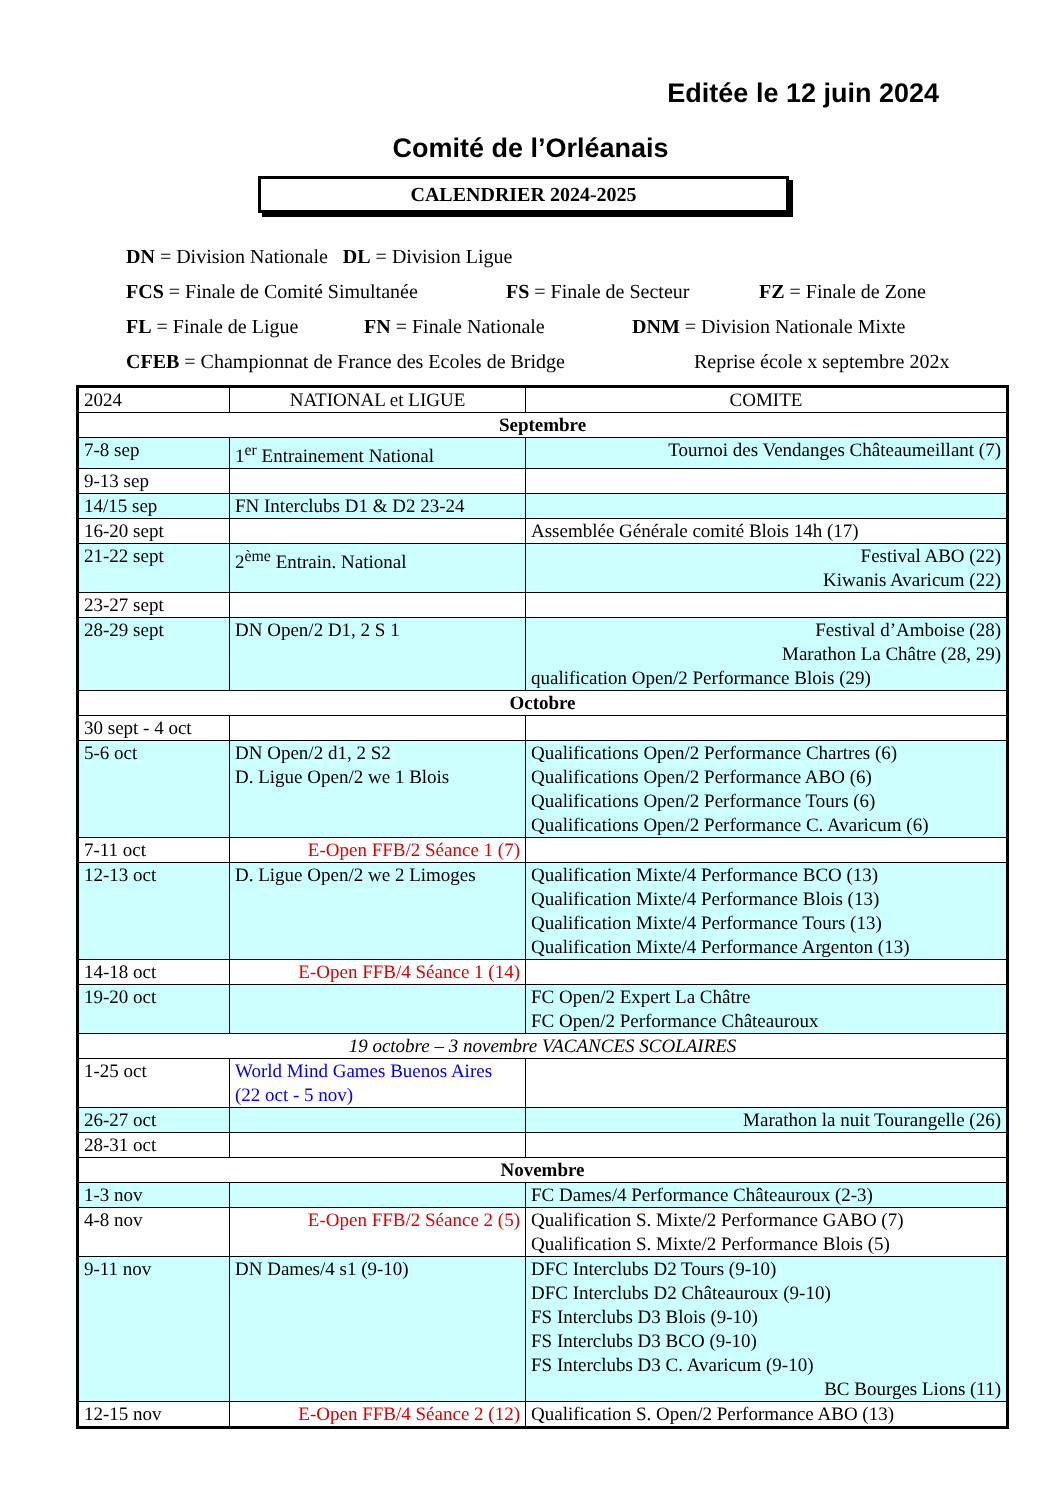Editée le 12 juin 2024
Comité de l’Orléanais
CALENDRIER 2024-2025
DN = Division Nationale DL = Division Ligue
FCS = Finale de Comité Simultanée FS = Finale de Secteur FZ = Finale de Zone
FL = Finale de Ligue FN = Finale Nationale DNM = Division Nationale Mixte
CFEB = Championnat de France des Ecoles de Bridge Reprise école x septembre 202x
| 2024 | NATIONAL et LIGUE | COMITE |
| Septembre | | |
| 7-8 sep | 1<sup>er</sup> Entrainement National | Tournoi des Vendanges Châteaumeillant (7) |
| 9-13 sep | | |
| 14/15 sep | FN Interclubs D1 & D2 23-24 | |
| 16-20 sept | | Assemblée Générale comité Blois 14h (17) |
| 21-22 sept | 2<sup>ème</sup> Entrain. National | Festival ABO (22) Kiwanis Avaricum (22) |
| 23-27 sept | | |
| 28-29 sept | DN Open/2 D1, 2 S 1 | Festival d’Amboise (28) Marathon La Châtre (28, 29) qualification Open/2 Performance Blois (29) |
| Octobre | | |
| 30 sept - 4 oct | | |
| 5-6 oct | DN Open/2 d1, 2 S2 D. Ligue Open/2 we 1 Blois | Qualifications Open/2 Performance Chartres (6) Qualifications Open/2 Performance ABO (6) Qualifications Open/2 Performance Tours (6) Qualifications Open/2 Performance C. Avaricum (6) |
| 7-11 oct | E-Open FFB/2 Séance 1 (7) | |
| 12-13 oct | D. Ligue Open/2 we 2 Limoges | Qualification Mixte/4 Performance BCO (13) Qualification Mixte/4 Performance Blois (13) Qualification Mixte/4 Performance Tours (13) Qualification Mixte/4 Performance Argenton (13) |
| 14-18 oct | E-Open FFB/4 Séance 1 (14) | |
| 19-20 oct | | FC Open/2 Expert La Châtre FC Open/2 Performance Châteauroux |
| 19 octobre – 3 novembre VACANCES SCOLAIRES | | |
| 1-25 oct | World Mind Games Buenos Aires (22 oct - 5 nov) | |
| 26-27 oct | | Marathon la nuit Tourangelle (26) |
| 28-31 oct | | |
| Novembre | | |
| 1-3 nov | | FC Dames/4 Performance Châteauroux (2-3) |
| 4-8 nov | E-Open FFB/2 Séance 2 (5) | Qualification S. Mixte/2 Performance GABO (7) Qualification S. Mixte/2 Performance Blois (5) |
| 9-11 nov | DN Dames/4 s1 (9-10) | DFC Interclubs D2 Tours (9-10) DFC Interclubs D2 Châteauroux (9-10) FS Interclubs D3 Blois (9-10) FS Interclubs D3 BCO (9-10) FS Interclubs D3 C. Avaricum (9-10) BC Bourges Lions (11) |
| 12-15 nov | E-Open FFB/4 Séance 2 (12) | Qualification S. Open/2 Performance ABO (13) |